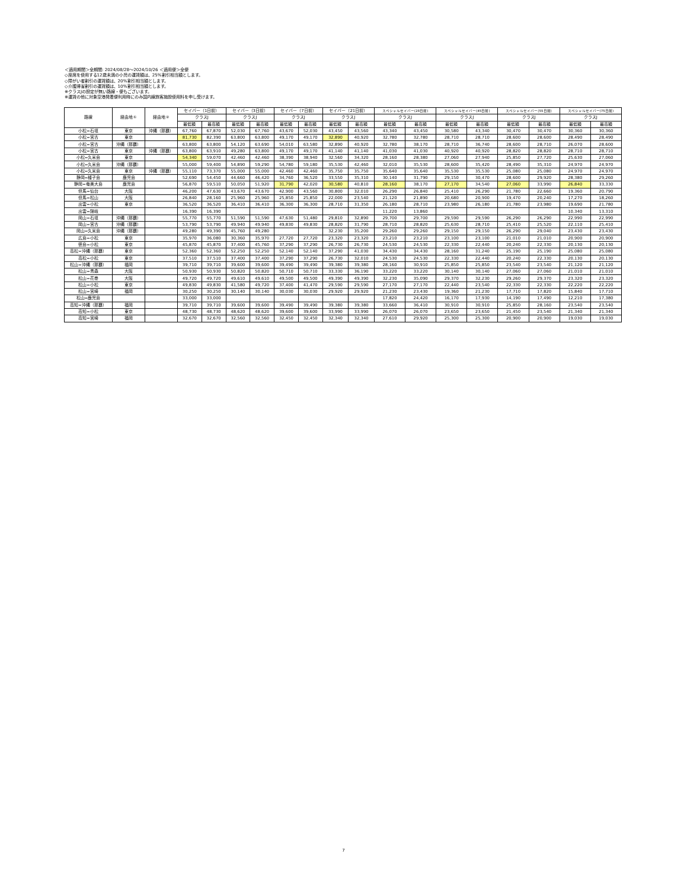＜適用期間＞全期間: 2024/08/28〜2024/10/26 ＜適用便＞全便
◇座席を使用する12歳未満の小児の運賃額は、25%割引相当額とします。
◇障がい者割引の運賃額は、20%割引相当額とします。
◇介護帰省割引の運賃額は、10%割引相当額とします。
※クラスJの設定が無い路線・便もございます。
※運賃の他に対象空港発着便利用時にのみ国内線旅客施設使用料を申し受けます。
| 路線 | 経由地① | 経由地② | セイバー（1日前） | | セイバー（3日前） | | セイバー（7日前） | | セイバー（21日前） | | スペシャルセイバー(28日前) | | スペシャルセイバー(45日前) | | スペシャルセイバー(55日前) | | スペシャルセイバー(75日前) | |
| --- | --- | --- | --- | --- | --- | --- | --- | --- | --- | --- | --- | --- | --- | --- | --- | --- | --- | --- |
| | | | クラスJ | | クラスJ | | クラスJ | | クラスJ | | クラスJ | | クラスJ | | クラスJ | | クラスJ | |
| | | | 最低額 | 最高額 | 最低額 | 最高額 | 最低額 | 最高額 | 最低額 | 最高額 | 最低額 | 最高額 | 最低額 | 最高額 | 最低額 | 最高額 | 最低額 | 最高額 |
| 小松=石垣 | 東京 | 沖縄（那覇） | 67,760 | 67,870 | 52,030 | 67,760 | 43,670 | 52,030 | 43,450 | 43,560 | 43,340 | 43,450 | 30,580 | 43,340 | 30,470 | 30,470 | 30,360 | 30,360 |
| 小松=宮古 | 東京 | | 81,730 | 82,390 | 63,800 | 63,800 | 49,170 | 49,170 | 32,890 | 40,920 | 32,780 | 32,780 | 28,710 | 28,710 | 28,600 | 28,600 | 28,490 | 28,490 |
| 小松=宮古 | 沖縄（那覇） | | 63,800 | 63,800 | 54,120 | 63,690 | 54,010 | 63,580 | 32,890 | 40,920 | 32,780 | 38,170 | 28,710 | 36,740 | 28,600 | 28,710 | 26,070 | 28,600 |
| 小松=宮古 | 東京 | 沖縄（那覇） | 63,800 | 63,910 | 49,280 | 63,800 | 49,170 | 49,170 | 41,140 | 41,140 | 41,030 | 41,030 | 40,920 | 40,920 | 28,820 | 28,820 | 28,710 | 28,710 |
| 小松=久米島 | 東京 | | 54,340 | 59,070 | 42,460 | 42,460 | 38,390 | 38,940 | 32,560 | 34,320 | 28,160 | 28,380 | 27,060 | 27,940 | 25,850 | 27,720 | 25,630 | 27,060 |
| 小松=久米島 | 沖縄（那覇） | | 55,000 | 59,400 | 54,890 | 59,290 | 54,780 | 59,180 | 35,530 | 42,460 | 32,010 | 35,530 | 28,600 | 35,420 | 28,490 | 35,310 | 24,970 | 24,970 |
| 小松=久米島 | 東京 | 沖縄（那覇） | 55,110 | 73,370 | 55,000 | 55,000 | 42,460 | 42,460 | 35,750 | 35,750 | 35,640 | 35,640 | 35,530 | 35,530 | 25,080 | 25,080 | 24,970 | 24,970 |
| 静岡=種子島 | 鹿児島 | | 52,690 | 54,450 | 44,660 | 46,420 | 34,760 | 36,520 | 33,550 | 35,310 | 30,140 | 31,790 | 29,150 | 30,470 | 28,600 | 29,920 | 28,380 | 29,260 |
| 静岡=奄美大島 | 鹿児島 | | 56,870 | 59,510 | 50,050 | 51,920 | 31,790 | 42,020 | 30,580 | 40,810 | 28,160 | 38,170 | 27,170 | 34,540 | 27,060 | 33,990 | 26,840 | 33,330 |
| 但馬=仙台 | 大阪 | | 46,200 | 47,630 | 43,670 | 43,670 | 42,900 | 43,560 | 30,800 | 32,010 | 26,290 | 26,840 | 25,410 | 26,290 | 21,780 | 22,660 | 19,360 | 20,790 |
| 但馬=松山 | 大阪 | | 26,840 | 28,160 | 25,960 | 25,960 | 25,850 | 25,850 | 22,000 | 23,540 | 21,120 | 21,890 | 20,680 | 20,900 | 19,470 | 20,240 | 17,270 | 18,260 |
| 出雲=小松 | 東京 | | 36,520 | 36,520 | 36,410 | 36,410 | 36,300 | 36,300 | 28,710 | 31,350 | 26,180 | 28,710 | 23,980 | 26,180 | 21,780 | 23,980 | 19,690 | 21,780 |
| 出雲=隠岐 | | | 16,390 | 16,390 | | | | | | | 11,220 | 13,860 | | | | | 10,340 | 13,310 |
| 岡山=石垣 | 沖縄（那覇） | | 55,770 | 55,770 | 51,590 | 51,590 | 47,630 | 51,480 | 29,810 | 32,890 | 29,700 | 29,700 | 29,590 | 29,590 | 26,290 | 26,290 | 22,990 | 22,990 |
| 岡山=宮古 | 沖縄（那覇） | | 53,790 | 53,790 | 49,940 | 49,940 | 49,830 | 49,830 | 28,820 | 31,790 | 28,710 | 28,820 | 25,630 | 28,710 | 25,410 | 25,520 | 22,110 | 25,410 |
| 岡山=久米島 | 沖縄（那覇） | | 49,280 | 49,390 | 45,760 | 49,280 | | | 32,230 | 35,200 | 29,260 | 29,260 | 29,150 | 29,150 | 26,290 | 29,040 | 23,430 | 23,430 |
| 広島=小松 | 東京 | | 35,970 | 36,080 | 30,360 | 35,970 | 27,720 | 27,720 | 23,320 | 23,320 | 23,210 | 23,210 | 23,100 | 23,100 | 21,010 | 21,010 | 20,900 | 20,900 |
| 徳島=小松 | 東京 | | 45,870 | 45,870 | 37,400 | 45,760 | 37,290 | 37,290 | 26,730 | 26,730 | 24,530 | 24,530 | 22,330 | 22,440 | 20,240 | 22,330 | 20,130 | 20,130 |
| 高松=沖縄（那覇） | 東京 | | 52,360 | 52,360 | 52,250 | 52,250 | 52,140 | 52,140 | 37,290 | 41,030 | 34,430 | 34,430 | 28,160 | 31,240 | 25,190 | 25,190 | 25,080 | 25,080 |
| 高松=小松 | 東京 | | 37,510 | 37,510 | 37,400 | 37,400 | 37,290 | 37,290 | 26,730 | 32,010 | 24,530 | 24,530 | 22,330 | 22,440 | 20,240 | 22,330 | 20,130 | 20,130 |
| 松山=沖縄（那覇） | 福岡 | | 39,710 | 39,710 | 39,600 | 39,600 | 39,490 | 39,490 | 39,380 | 39,380 | 28,160 | 30,910 | 25,850 | 25,850 | 23,540 | 23,540 | 21,120 | 21,120 |
| 松山=青森 | 大阪 | | 50,930 | 50,930 | 50,820 | 50,820 | 50,710 | 50,710 | 33,330 | 36,190 | 33,220 | 33,220 | 30,140 | 30,140 | 27,060 | 27,060 | 21,010 | 21,010 |
| 松山=花巻 | 大阪 | | 49,720 | 49,720 | 49,610 | 49,610 | 49,500 | 49,500 | 49,390 | 49,390 | 32,230 | 35,090 | 29,370 | 32,230 | 29,260 | 29,370 | 23,320 | 23,320 |
| 松山=小松 | 東京 | | 49,830 | 49,830 | 41,580 | 49,720 | 37,400 | 41,470 | 29,590 | 29,590 | 27,170 | 27,170 | 22,440 | 23,540 | 22,330 | 22,330 | 22,220 | 22,220 |
| 松山=宮崎 | 福岡 | | 30,250 | 30,250 | 30,140 | 30,140 | 30,030 | 30,030 | 29,920 | 29,920 | 21,230 | 23,430 | 19,360 | 21,230 | 17,710 | 17,820 | 15,840 | 17,710 |
| 松山=鹿児島 | | | 33,000 | 33,000 | | | | | | | 17,820 | 24,420 | 16,170 | 17,930 | 14,190 | 17,490 | 12,210 | 17,380 |
| 高知=沖縄（那覇） | 福岡 | | 39,710 | 39,710 | 39,600 | 39,600 | 39,490 | 39,490 | 39,380 | 39,380 | 33,660 | 36,410 | 30,910 | 30,910 | 25,850 | 28,160 | 23,540 | 23,540 |
| 高知=小松 | 東京 | | 48,730 | 48,730 | 48,620 | 48,620 | 39,600 | 39,600 | 33,990 | 33,990 | 26,070 | 26,070 | 23,650 | 23,650 | 21,450 | 23,540 | 21,340 | 21,340 |
| 高知=宮崎 | 福岡 | | 32,670 | 32,670 | 32,560 | 32,560 | 32,450 | 32,450 | 32,340 | 32,340 | 27,610 | 29,920 | 25,300 | 25,300 | 20,900 | 20,900 | 19,030 | 19,030 |
7